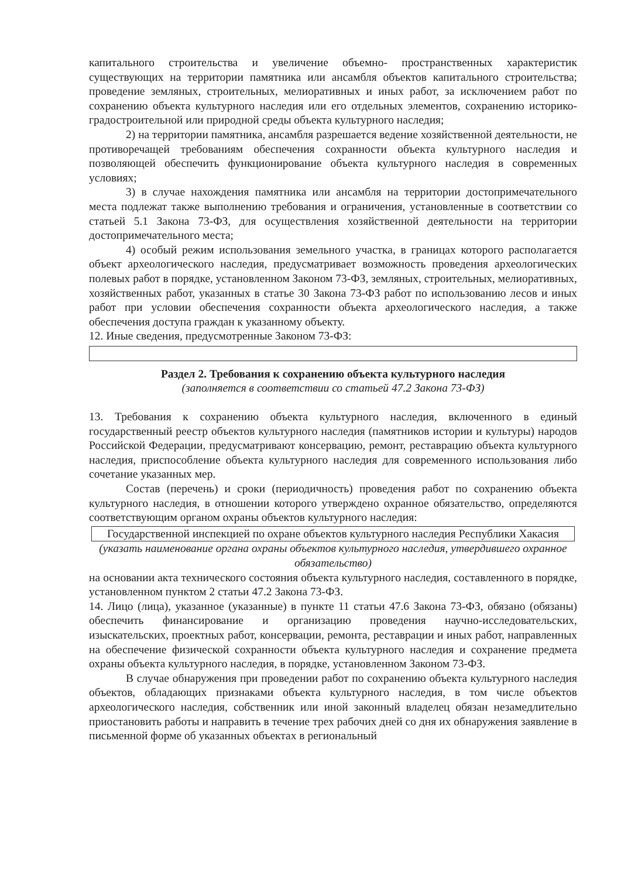капитального строительства и увеличение объемно- пространственных характеристик существующих на территории памятника или ансамбля объектов капитального строительства; проведение земляных, строительных, мелиоративных и иных работ, за исключением работ по сохранению объекта культурного наследия или его отдельных элементов, сохранению историко-градостроительной или природной среды объекта культурного наследия;
2) на территории памятника, ансамбля разрешается ведение хозяйственной деятельности, не противоречащей требованиям обеспечения сохранности объекта культурного наследия и позволяющей обеспечить функционирование объекта культурного наследия в современных условиях;
3) в случае нахождения памятника или ансамбля на территории достопримечательного места подлежат также выполнению требования и ограничения, установленные в соответствии со статьей 5.1 Закона 73-ФЗ, для осуществления хозяйственной деятельности на территории достопримечательного места;
4) особый режим использования земельного участка, в границах которого располагается объект археологического наследия, предусматривает возможность проведения археологических полевых работ в порядке, установленном Законом 73-ФЗ, земляных, строительных, мелиоративных, хозяйственных работ, указанных в статье 30 Закона 73-ФЗ работ по использованию лесов и иных работ при условии обеспечения сохранности объекта археологического наследия, а также обеспечения доступа граждан к указанному объекту.
12. Иные сведения, предусмотренные Законом 73-ФЗ:
Раздел 2. Требования к сохранению объекта культурного наследия
(заполняется в соответствии со статьей 47.2 Закона 73-ФЗ)
13. Требования к сохранению объекта культурного наследия, включенного в единый государственный реестр объектов культурного наследия (памятников истории и культуры) народов Российской Федерации, предусматривают консервацию, ремонт, реставрацию объекта культурного наследия, приспособление объекта культурного наследия для современного использования либо сочетание указанных мер.
Состав (перечень) и сроки (периодичность) проведения работ по сохранению объекта культурного наследия, в отношении которого утверждено охранное обязательство, определяются соответствующим органом охраны объектов культурного наследия:
Государственной инспекцией по охране объектов культурного наследия Республики Хакасия
(указать наименование органа охраны объектов культурного наследия, утвердившего охранное обязательство)
на основании акта технического состояния объекта культурного наследия, составленного в порядке, установленном пунктом 2 статьи 47.2 Закона 73-ФЗ.
14. Лицо (лица), указанное (указанные) в пункте 11 статьи 47.6 Закона 73-ФЗ, обязано (обязаны) обеспечить финансирование и организацию проведения научно-исследовательских, изыскательских, проектных работ, консервации, ремонта, реставрации и иных работ, направленных на обеспечение физической сохранности объекта культурного наследия и сохранение предмета охраны объекта культурного наследия, в порядке, установленном Законом 73-ФЗ.
В случае обнаружения при проведении работ по сохранению объекта культурного наследия объектов, обладающих признаками объекта культурного наследия, в том числе объектов археологического наследия, собственник или иной законный владелец обязан незамедлительно приостановить работы и направить в течение трех рабочих дней со дня их обнаружения заявление в письменной форме об указанных объектах в региональный